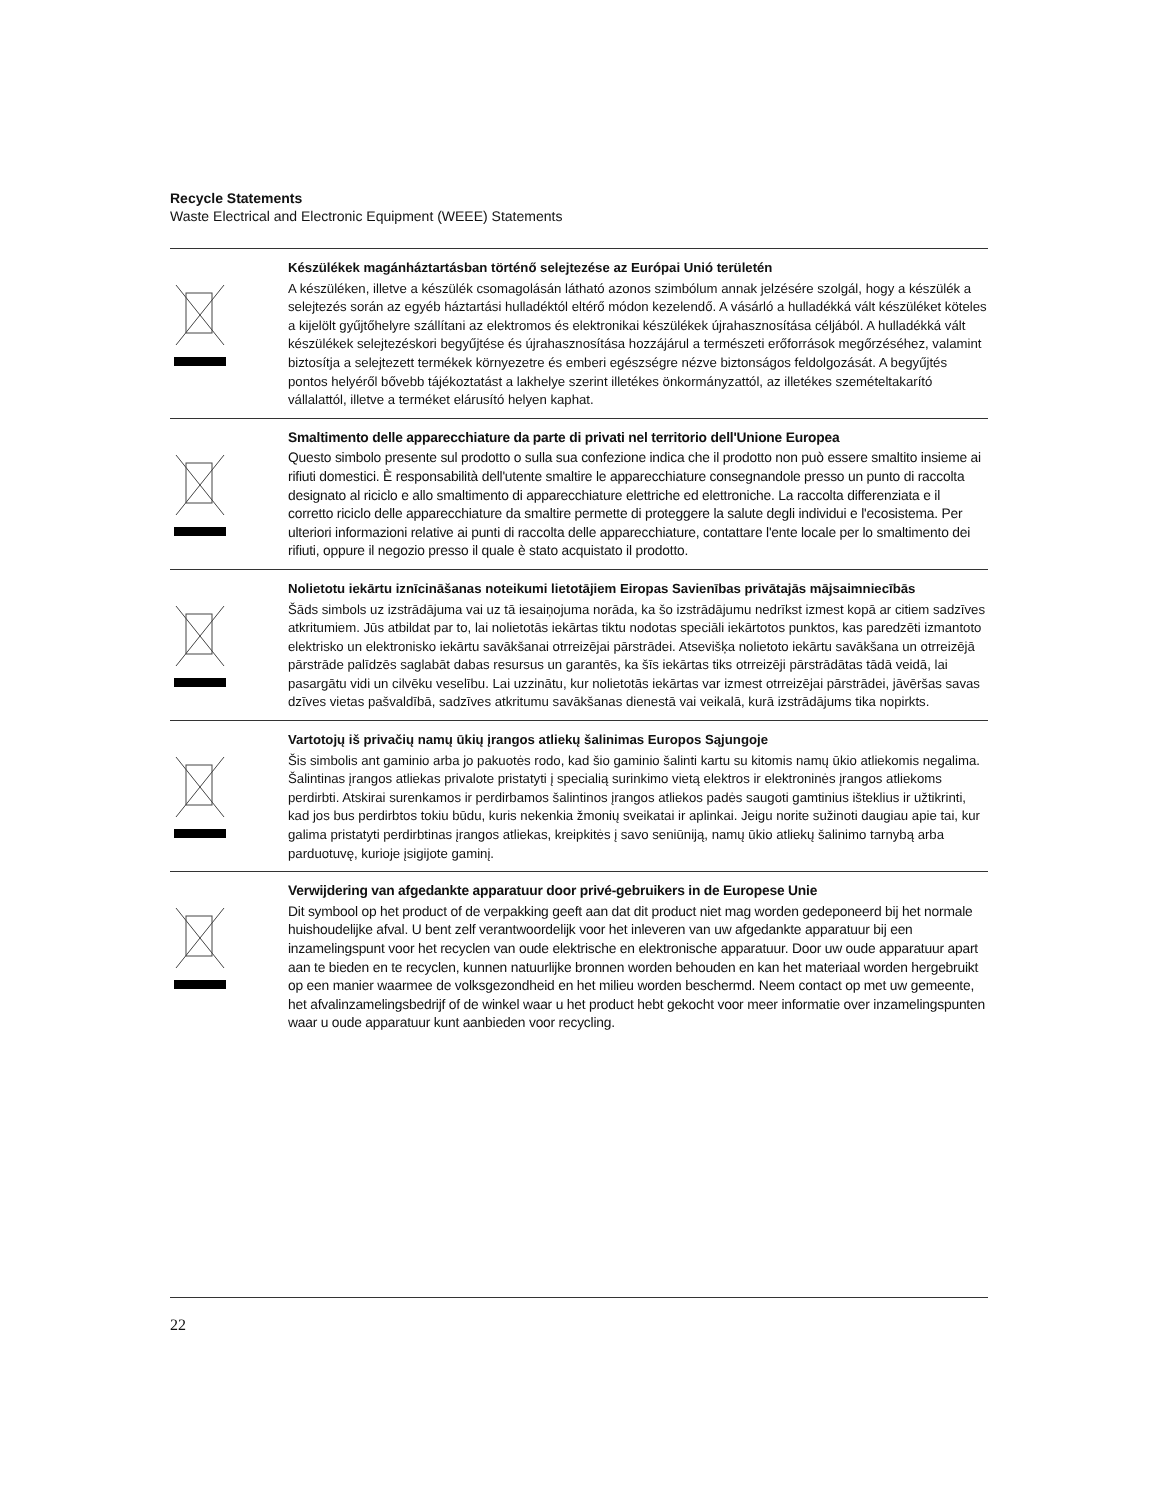Recycle Statements
Waste Electrical and Electronic Equipment (WEEE) Statements
Készülékek magánháztartásban történő selejtezése az Európai Unió területén
A készüléken, illetve a készülék csomagolásán látható azonos szimbólum annak jelzésére szolgál, hogy a készülék a selejtezés során az egyéb háztartási hulladéktól eltérő módon kezelendő. A vásárló a hulladékká vált készüléket köteles a kijelölt gyűjtőhelyre szállítani az elektromos és elektronikai készülékek újrahasznosítása céljából. A hulladékká vált készülékek selejtezéskori begyűjtése és újrahasznosítása hozzájárul a természeti erőforrások megőrzéséhez, valamint biztosítja a selejtezett termékek környezetre és emberi egészségre nézve biztonságos feldolgozását. A begyűjtés pontos helyéről bővebb tájékoztatást a lakhelye szerint illetékes önkormányzattól, az illetékes szemételtakarító vállalattól, illetve a terméket elárusító helyen kaphat.
Smaltimento delle apparecchiature da parte di privati nel territorio dell'Unione Europea
Questo simbolo presente sul prodotto o sulla sua confezione indica che il prodotto non può essere smaltito insieme ai rifiuti domestici. È responsabilità dell'utente smaltire le apparecchiature consegnandole presso un punto di raccolta designato al riciclo e allo smaltimento di apparecchiature elettriche ed elettroniche. La raccolta differenziata e il corretto riciclo delle apparecchiature da smaltire permette di proteggere la salute degli individui e l'ecosistema. Per ulteriori informazioni relative ai punti di raccolta delle apparecchiature, contattare l'ente locale per lo smaltimento dei rifiuti, oppure il negozio presso il quale è stato acquistato il prodotto.
Nolietotu iekārtu iznīcināšanas noteikumi lietotājiem Eiropas Savienības privātajās mājsaimniecībās
Šāds simbols uz izstrādājuma vai uz tā iesaiņojuma norāda, ka šo izstrādājumu nedrīkst izmest kopā ar citiem sadzīves atkritumiem. Jūs atbildat par to, lai nolietotās iekārtas tiktu nodotas speciāli iekārtotos punktos, kas paredzēti izmantoto elektrisko un elektronisko iekārtu savākšanai otrreizējai pārstrādei. Atsevišķa nolietoto iekārtu savākšana un otrreizējā pārstrāde palīdzēs saglabāt dabas resursus un garantēs, ka šīs iekārtas tiks otrreizēji pārstrādātas tādā veidā, lai pasargātu vidi un cilvēku veselību. Lai uzzinātu, kur nolietotās iekārtas var izmest otrreizējai pārstrādei, jāvēršas savas dzīves vietas pašvaldībā, sadzīves atkritumu savākšanas dienestā vai veikalā, kurā izstrādājums tika nopirkts.
Vartotojų iš privačių namų ūkių įrangos atliekų šalinimas Europos Sąjungoje
Šis simbolis ant gaminio arba jo pakuotės rodo, kad šio gaminio šalinti kartu su kitomis namų ūkio atliekomis negalima. Šalintinas įrangos atliekas privalote pristatyti į specialią surinkimo vietą elektros ir elektroninės įrangos atliekoms perdirbti. Atskirai surenkamos ir perdirbamos šalintinos įrangos atliekos padės saugoti gamtinius išteklius ir užtikrinti, kad jos bus perdirbtos tokiu būdu, kuris nekenkia žmonių sveikatai ir aplinkai. Jeigu norite sužinoti daugiau apie tai, kur galima pristatyti perdirbtinas įrangos atliekas, kreipkitės į savo seniūniją, namų ūkio atliekų šalinimo tarnybą arba parduotuvę, kurioje įsigijote gaminį.
Verwijdering van afgedankte apparatuur door privé-gebruikers in de Europese Unie
Dit symbool op het product of de verpakking geeft aan dat dit product niet mag worden gedeponeerd bij het normale huishoudelijke afval. U bent zelf verantwoordelijk voor het inleveren van uw afgedankte apparatuur bij een inzamelingspunt voor het recyclen van oude elektrische en elektronische apparatuur. Door uw oude apparatuur apart aan te bieden en te recyclen, kunnen natuurlijke bronnen worden behouden en kan het materiaal worden hergebruikt op een manier waarmee de volksgezondheid en het milieu worden beschermd. Neem contact op met uw gemeente, het afvalinzamelingsbedrijf of de winkel waar u het product hebt gekocht voor meer informatie over inzamelingspunten waar u oude apparatuur kunt aanbieden voor recycling.
22